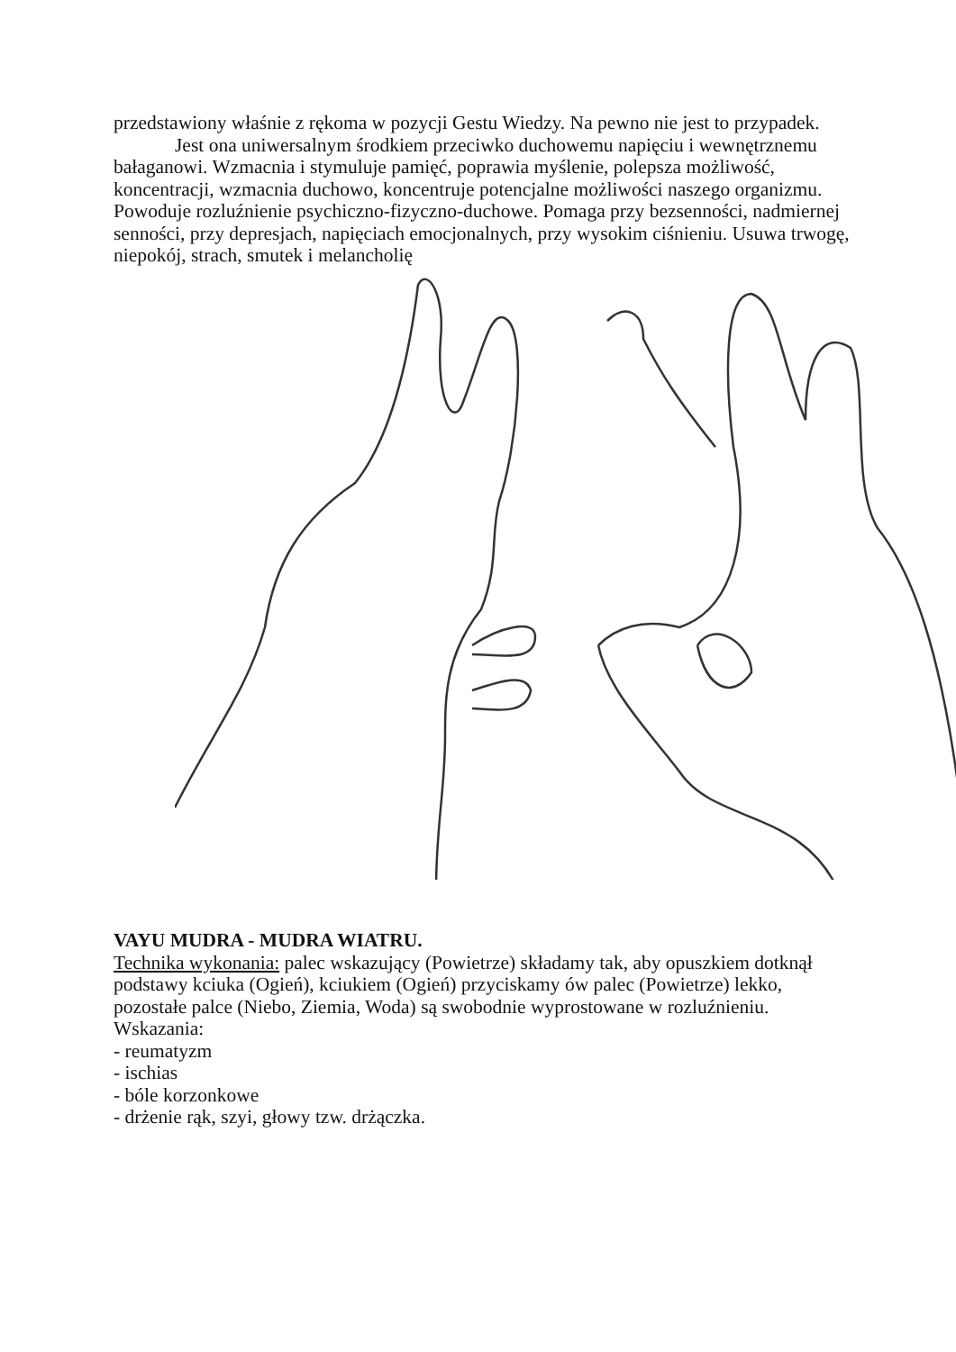przedstawiony właśnie z rękoma w pozycji Gestu Wiedzy. Na pewno nie jest to przypadek.
Jest ona uniwersalnym środkiem przeciwko duchowemu napięciu i wewnętrznemu bałaganowi. Wzmacnia i stymuluje pamięć, poprawia myślenie, polepsza możliwość, koncentracji, wzmacnia duchowo, koncentruje potencjalne możliwości naszego organizmu. Powoduje rozluźnienie psychiczno-fizyczno-duchowe. Pomaga przy bezsenności, nadmiernej senności, przy depresjach, napięciach emocjonalnych, przy wysokim ciśnieniu. Usuwa trwogę, niepokój, strach, smutek i melancholię
VAYU MUDRA - MUDRA WIATRU.
Technika wykonania: palec wskazujący (Powietrze) składamy tak, aby opuszkiem dotknął podstawy kciuka (Ogień), kciukiem (Ogień) przyciskamy ów palec (Powietrze) lekko, pozostałe palce (Niebo, Ziemia, Woda) są swobodnie wyprostowane w rozluźnieniu. Wskazania:
- reumatyzm
- ischias
- bóle korzonkowe
- drżenie rąk, szyi, głowy tzw. drżączka.